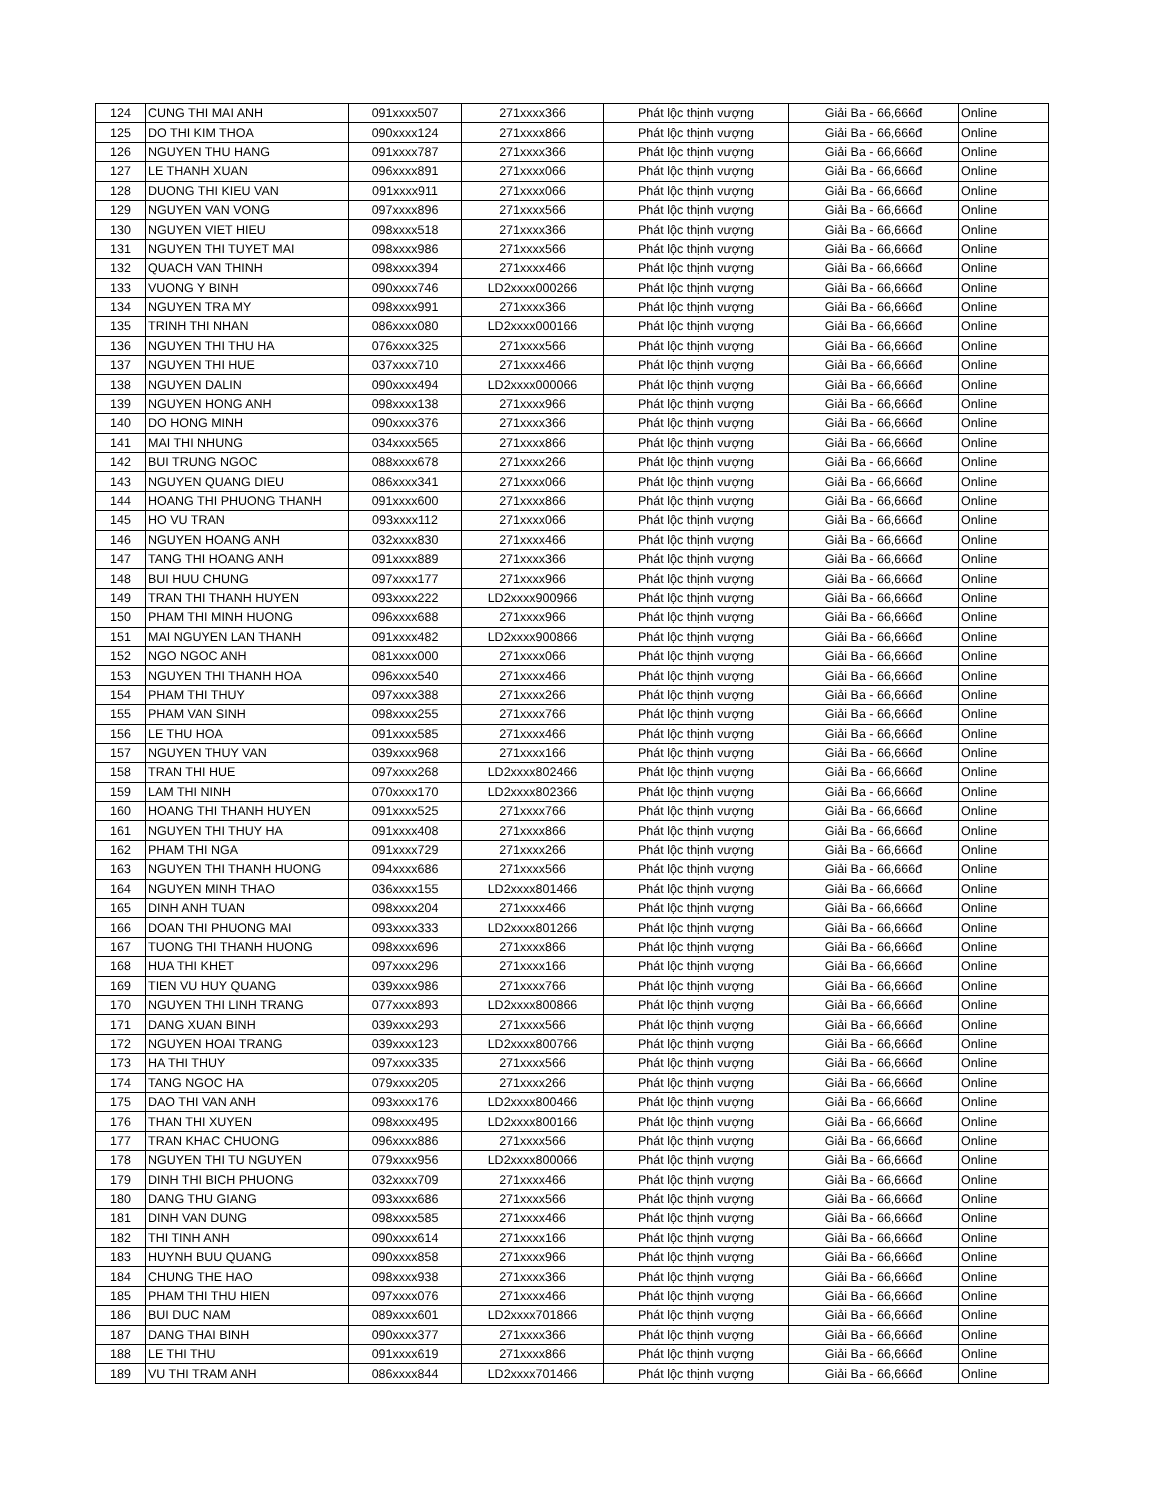| 124 | CUNG THI MAI ANH | 091xxxx507 | 271xxxx366 | Phát lộc thịnh vượng | Giải Ba - 66,666đ | Online |
| 125 | DO THI KIM THOA | 090xxxx124 | 271xxxx866 | Phát lộc thịnh vượng | Giải Ba - 66,666đ | Online |
| 126 | NGUYEN THU HANG | 091xxxx787 | 271xxxx366 | Phát lộc thịnh vượng | Giải Ba - 66,666đ | Online |
| 127 | LE THANH XUAN | 096xxxx891 | 271xxxx066 | Phát lộc thịnh vượng | Giải Ba - 66,666đ | Online |
| 128 | DUONG THI KIEU VAN | 091xxxx911 | 271xxxx066 | Phát lộc thịnh vượng | Giải Ba - 66,666đ | Online |
| 129 | NGUYEN VAN VONG | 097xxxx896 | 271xxxx566 | Phát lộc thịnh vượng | Giải Ba - 66,666đ | Online |
| 130 | NGUYEN VIET HIEU | 098xxxx518 | 271xxxx366 | Phát lộc thịnh vượng | Giải Ba - 66,666đ | Online |
| 131 | NGUYEN THI TUYET MAI | 098xxxx986 | 271xxxx566 | Phát lộc thịnh vượng | Giải Ba - 66,666đ | Online |
| 132 | QUACH VAN THINH | 098xxxx394 | 271xxxx466 | Phát lộc thịnh vượng | Giải Ba - 66,666đ | Online |
| 133 | VUONG Y BINH | 090xxxx746 | LD2xxxx000266 | Phát lộc thịnh vượng | Giải Ba - 66,666đ | Online |
| 134 | NGUYEN TRA MY | 098xxxx991 | 271xxxx366 | Phát lộc thịnh vượng | Giải Ba - 66,666đ | Online |
| 135 | TRINH THI NHAN | 086xxxx080 | LD2xxxx000166 | Phát lộc thịnh vượng | Giải Ba - 66,666đ | Online |
| 136 | NGUYEN THI THU HA | 076xxxx325 | 271xxxx566 | Phát lộc thịnh vượng | Giải Ba - 66,666đ | Online |
| 137 | NGUYEN THI HUE | 037xxxx710 | 271xxxx466 | Phát lộc thịnh vượng | Giải Ba - 66,666đ | Online |
| 138 | NGUYEN DALIN | 090xxxx494 | LD2xxxx000066 | Phát lộc thịnh vượng | Giải Ba - 66,666đ | Online |
| 139 | NGUYEN HONG ANH | 098xxxx138 | 271xxxx966 | Phát lộc thịnh vượng | Giải Ba - 66,666đ | Online |
| 140 | DO HONG MINH | 090xxxx376 | 271xxxx366 | Phát lộc thịnh vượng | Giải Ba - 66,666đ | Online |
| 141 | MAI THI NHUNG | 034xxxx565 | 271xxxx866 | Phát lộc thịnh vượng | Giải Ba - 66,666đ | Online |
| 142 | BUI TRUNG NGOC | 088xxxx678 | 271xxxx266 | Phát lộc thịnh vượng | Giải Ba - 66,666đ | Online |
| 143 | NGUYEN QUANG DIEU | 086xxxx341 | 271xxxx066 | Phát lộc thịnh vượng | Giải Ba - 66,666đ | Online |
| 144 | HOANG THI PHUONG THANH | 091xxxx600 | 271xxxx866 | Phát lộc thịnh vượng | Giải Ba - 66,666đ | Online |
| 145 | HO VU TRAN | 093xxxx112 | 271xxxx066 | Phát lộc thịnh vượng | Giải Ba - 66,666đ | Online |
| 146 | NGUYEN HOANG ANH | 032xxxx830 | 271xxxx466 | Phát lộc thịnh vượng | Giải Ba - 66,666đ | Online |
| 147 | TANG THI HOANG ANH | 091xxxx889 | 271xxxx366 | Phát lộc thịnh vượng | Giải Ba - 66,666đ | Online |
| 148 | BUI HUU CHUNG | 097xxxx177 | 271xxxx966 | Phát lộc thịnh vượng | Giải Ba - 66,666đ | Online |
| 149 | TRAN THI THANH HUYEN | 093xxxx222 | LD2xxxx900966 | Phát lộc thịnh vượng | Giải Ba - 66,666đ | Online |
| 150 | PHAM THI MINH HUONG | 096xxxx688 | 271xxxx966 | Phát lộc thịnh vượng | Giải Ba - 66,666đ | Online |
| 151 | MAI NGUYEN LAN THANH | 091xxxx482 | LD2xxxx900866 | Phát lộc thịnh vượng | Giải Ba - 66,666đ | Online |
| 152 | NGO NGOC ANH | 081xxxx000 | 271xxxx066 | Phát lộc thịnh vượng | Giải Ba - 66,666đ | Online |
| 153 | NGUYEN THI THANH HOA | 096xxxx540 | 271xxxx466 | Phát lộc thịnh vượng | Giải Ba - 66,666đ | Online |
| 154 | PHAM THI THUY | 097xxxx388 | 271xxxx266 | Phát lộc thịnh vượng | Giải Ba - 66,666đ | Online |
| 155 | PHAM VAN SINH | 098xxxx255 | 271xxxx766 | Phát lộc thịnh vượng | Giải Ba - 66,666đ | Online |
| 156 | LE THU HOA | 091xxxx585 | 271xxxx466 | Phát lộc thịnh vượng | Giải Ba - 66,666đ | Online |
| 157 | NGUYEN THUY VAN | 039xxxx968 | 271xxxx166 | Phát lộc thịnh vượng | Giải Ba - 66,666đ | Online |
| 158 | TRAN THI HUE | 097xxxx268 | LD2xxxx802466 | Phát lộc thịnh vượng | Giải Ba - 66,666đ | Online |
| 159 | LAM THI NINH | 070xxxx170 | LD2xxxx802366 | Phát lộc thịnh vượng | Giải Ba - 66,666đ | Online |
| 160 | HOANG THI THANH HUYEN | 091xxxx525 | 271xxxx766 | Phát lộc thịnh vượng | Giải Ba - 66,666đ | Online |
| 161 | NGUYEN THI THUY HA | 091xxxx408 | 271xxxx866 | Phát lộc thịnh vượng | Giải Ba - 66,666đ | Online |
| 162 | PHAM THI NGA | 091xxxx729 | 271xxxx266 | Phát lộc thịnh vượng | Giải Ba - 66,666đ | Online |
| 163 | NGUYEN THI THANH HUONG | 094xxxx686 | 271xxxx566 | Phát lộc thịnh vượng | Giải Ba - 66,666đ | Online |
| 164 | NGUYEN MINH THAO | 036xxxx155 | LD2xxxx801466 | Phát lộc thịnh vượng | Giải Ba - 66,666đ | Online |
| 165 | DINH ANH TUAN | 098xxxx204 | 271xxxx466 | Phát lộc thịnh vượng | Giải Ba - 66,666đ | Online |
| 166 | DOAN THI PHUONG MAI | 093xxxx333 | LD2xxxx801266 | Phát lộc thịnh vượng | Giải Ba - 66,666đ | Online |
| 167 | TUONG THI THANH HUONG | 098xxxx696 | 271xxxx866 | Phát lộc thịnh vượng | Giải Ba - 66,666đ | Online |
| 168 | HUA THI KHET | 097xxxx296 | 271xxxx166 | Phát lộc thịnh vượng | Giải Ba - 66,666đ | Online |
| 169 | TIEN VU HUY QUANG | 039xxxx986 | 271xxxx766 | Phát lộc thịnh vượng | Giải Ba - 66,666đ | Online |
| 170 | NGUYEN THI LINH TRANG | 077xxxx893 | LD2xxxx800866 | Phát lộc thịnh vượng | Giải Ba - 66,666đ | Online |
| 171 | DANG XUAN BINH | 039xxxx293 | 271xxxx566 | Phát lộc thịnh vượng | Giải Ba - 66,666đ | Online |
| 172 | NGUYEN HOAI TRANG | 039xxxx123 | LD2xxxx800766 | Phát lộc thịnh vượng | Giải Ba - 66,666đ | Online |
| 173 | HA THI THUY | 097xxxx335 | 271xxxx566 | Phát lộc thịnh vượng | Giải Ba - 66,666đ | Online |
| 174 | TANG NGOC HA | 079xxxx205 | 271xxxx266 | Phát lộc thịnh vượng | Giải Ba - 66,666đ | Online |
| 175 | DAO THI VAN ANH | 093xxxx176 | LD2xxxx800466 | Phát lộc thịnh vượng | Giải Ba - 66,666đ | Online |
| 176 | THAN THI XUYEN | 098xxxx495 | LD2xxxx800166 | Phát lộc thịnh vượng | Giải Ba - 66,666đ | Online |
| 177 | TRAN KHAC CHUONG | 096xxxx886 | 271xxxx566 | Phát lộc thịnh vượng | Giải Ba - 66,666đ | Online |
| 178 | NGUYEN THI TU NGUYEN | 079xxxx956 | LD2xxxx800066 | Phát lộc thịnh vượng | Giải Ba - 66,666đ | Online |
| 179 | DINH THI BICH PHUONG | 032xxxx709 | 271xxxx466 | Phát lộc thịnh vượng | Giải Ba - 66,666đ | Online |
| 180 | DANG THU GIANG | 093xxxx686 | 271xxxx566 | Phát lộc thịnh vượng | Giải Ba - 66,666đ | Online |
| 181 | DINH VAN DUNG | 098xxxx585 | 271xxxx466 | Phát lộc thịnh vượng | Giải Ba - 66,666đ | Online |
| 182 | THI TINH ANH | 090xxxx614 | 271xxxx166 | Phát lộc thịnh vượng | Giải Ba - 66,666đ | Online |
| 183 | HUYNH BUU QUANG | 090xxxx858 | 271xxxx966 | Phát lộc thịnh vượng | Giải Ba - 66,666đ | Online |
| 184 | CHUNG THE HAO | 098xxxx938 | 271xxxx366 | Phát lộc thịnh vượng | Giải Ba - 66,666đ | Online |
| 185 | PHAM THI THU HIEN | 097xxxx076 | 271xxxx466 | Phát lộc thịnh vượng | Giải Ba - 66,666đ | Online |
| 186 | BUI DUC NAM | 089xxxx601 | LD2xxxx701866 | Phát lộc thịnh vượng | Giải Ba - 66,666đ | Online |
| 187 | DANG THAI BINH | 090xxxx377 | 271xxxx366 | Phát lộc thịnh vượng | Giải Ba - 66,666đ | Online |
| 188 | LE THI THU | 091xxxx619 | 271xxxx866 | Phát lộc thịnh vượng | Giải Ba - 66,666đ | Online |
| 189 | VU THI TRAM ANH | 086xxxx844 | LD2xxxx701466 | Phát lộc thịnh vượng | Giải Ba - 66,666đ | Online |